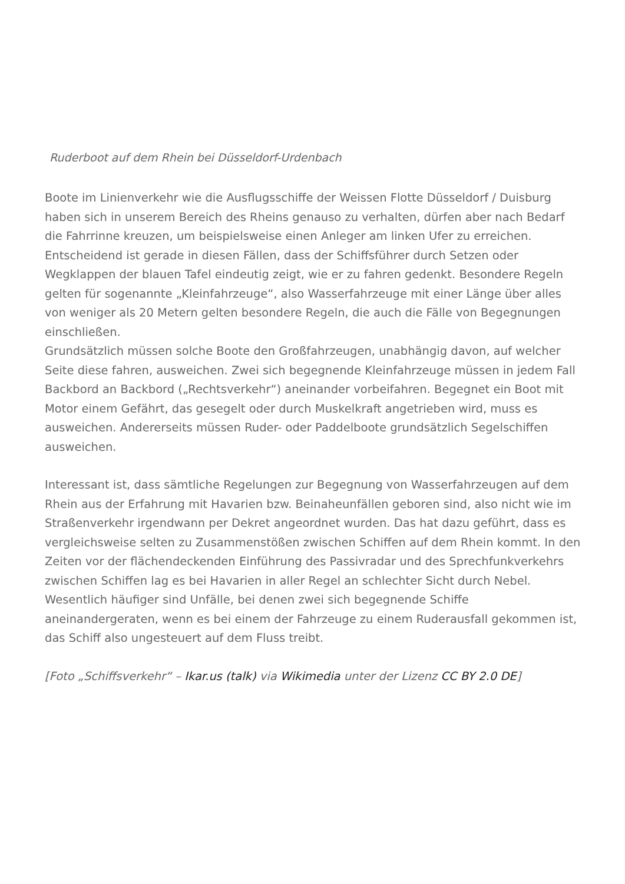Ruderboot auf dem Rhein bei Düsseldorf-Urdenbach
Boote im Linienverkehr wie die Ausflugsschiffe der Weissen Flotte Düsseldorf / Duisburg haben sich in unserem Bereich des Rheins genauso zu verhalten, dürfen aber nach Bedarf die Fahrrinne kreuzen, um beispielsweise einen Anleger am linken Ufer zu erreichen.
Entscheidend ist gerade in diesen Fällen, dass der Schiffsführer durch Setzen oder Wegklappen der blauen Tafel eindeutig zeigt, wie er zu fahren gedenkt. Besondere Regeln gelten für sogenannte „Kleinfahrzeuge“, also Wasserfahrzeuge mit einer Länge über alles von weniger als 20 Metern gelten besondere Regeln, die auch die Fälle von Begegnungen einschließen.
Grundsätzlich müssen solche Boote den Großfahrzeugen, unabhängig davon, auf welcher Seite diese fahren, ausweichen. Zwei sich begegnende Kleinfahrzeuge müssen in jedem Fall Backbord an Backbord („Rechtsverkehr“) aneinander vorbeifahren. Begegnet ein Boot mit Motor einem Gefährt, das gesegelt oder durch Muskelkraft angetrieben wird, muss es ausweichen. Andererseits müssen Ruder- oder Paddelboote grundsätzlich Segelschiffen ausweichen.
Interessant ist, dass sämtliche Regelungen zur Begegnung von Wasserfahrzeugen auf dem Rhein aus der Erfahrung mit Havarien bzw. Beinaheunfällen geboren sind, also nicht wie im Straßenverkehr irgendwann per Dekret angeordnet wurden. Das hat dazu geführt, dass es vergleichsweise selten zu Zusammenstößen zwischen Schiffen auf dem Rhein kommt. In den Zeiten vor der flächendeckenden Einführung des Passivradar und des Sprechfunkverkehrs zwischen Schiffen lag es bei Havarien in aller Regel an schlechter Sicht durch Nebel. Wesentlich häufiger sind Unfälle, bei denen zwei sich begegnende Schiffe aneinandergeraten, wenn es bei einem der Fahrzeuge zu einem Ruderausfall gekommen ist, das Schiff also ungesteuert auf dem Fluss treibt.
[Foto „Schiffsverkehr“ – Ikar.us (talk) via Wikimedia unter der Lizenz CC BY 2.0 DE]